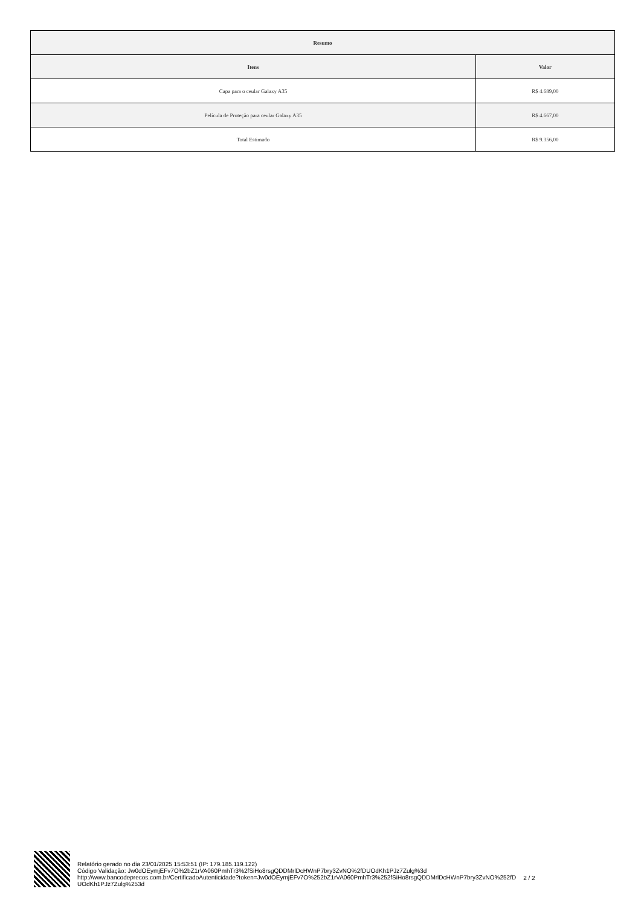| Resumo | |
| --- | --- |
| Itens | Valor |
| Capa para o ceular Galaxy A35 | R$ 4.689,00 |
| Película de Proteção para ceular Galaxy A35 | R$ 4.667,00 |
| Total Estimado | R$ 9.356,00 |
Relatório gerado no dia 23/01/2025 15:53:51 (IP: 179.185.119.122)
Código Validação: Jw0dOEymjEFv7O%2bZ1rVA060PmhTr3%2fSiHo8rsgQDDMrlDcHWnP7bry3ZvNO%2fDUOdKh1PJz7Zulg%3d
http://www.bancodeprecos.com.br/CertificadoAutenticidade?token=Jw0dOEymjEFv7O%252bZ1rVA060PmhTr3%252fSiHo8rsgQDDMrlDcHWnP7bry3ZvNO%252fD
UOdKh1PJz7Zulg%253d
2 / 2